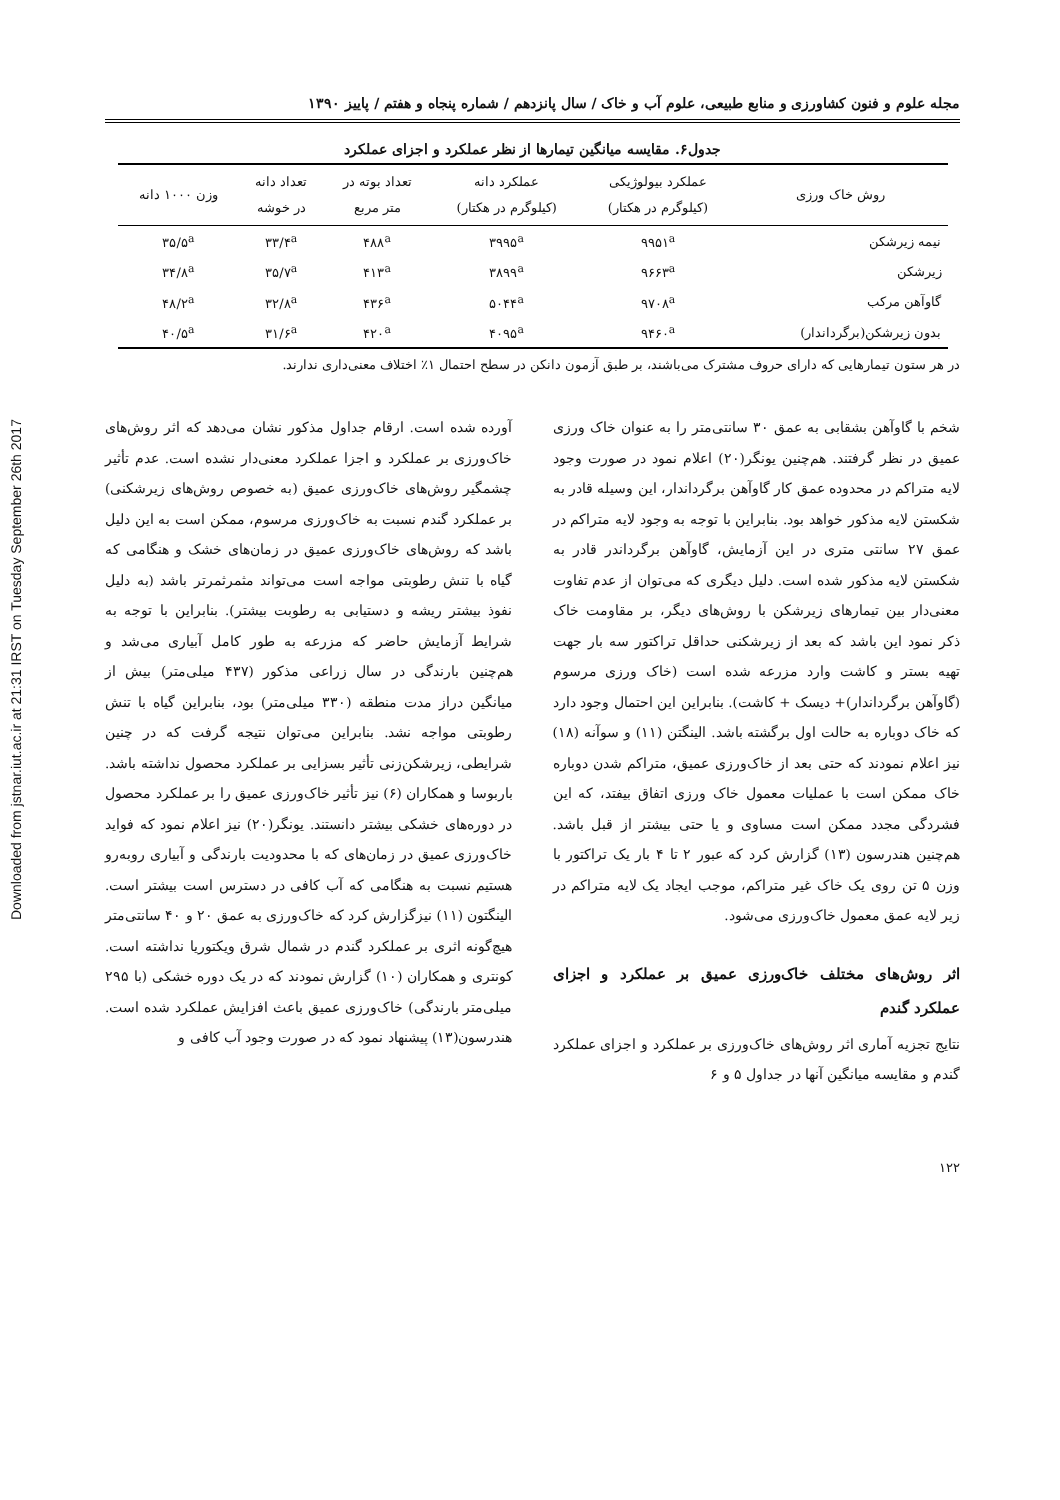Downloaded from jstnar.iut.ac.ir at 21:31 IRST on Tuesday September 26th 2017
مجله علوم و فنون کشاورزی و منابع طبیعی، علوم آب و خاک / سال پانزدهم / شماره پنجاه و هفتم / پاییز ۱۳۹۰
جدول۶. مقایسه میانگین تیمارها از نظر عملکرد و اجزای عملکرد
| روش خاک ورزی | عملکرد بیولوژیکی (کیلوگرم در هکتار) | عملکرد دانه (کیلوگرم در هکتار) | تعداد بوته در متر مربع | تعداد دانه در خوشه | وزن ۱۰۰۰ دانه |
| --- | --- | --- | --- | --- | --- |
| نیمه زیرشکن | ۹۹۵۱<sup>a</sup> | ۳۹۹۵<sup>a</sup> | ۴۸۸<sup>a</sup> | ۳۳/۴<sup>a</sup> | ۳۵/۵<sup>a</sup> |
| زیرشکن | ۹۶۶۳<sup>a</sup> | ۳۸۹۹<sup>a</sup> | ۴۱۳<sup>a</sup> | ۳۵/۷<sup>a</sup> | ۳۴/۸<sup>a</sup> |
| گاوآهن مرکب | ۹۷۰۸<sup>a</sup> | ۵۰۴۴<sup>a</sup> | ۴۳۶<sup>a</sup> | ۳۲/۸<sup>a</sup> | ۴۸/۲<sup>a</sup> |
| بدون زیرشکن(برگرداندار) | ۹۴۶۰<sup>a</sup> | ۴۰۹۵<sup>a</sup> | ۴۲۰<sup>a</sup> | ۳۱/۶<sup>a</sup> | ۴۰/۵<sup>a</sup> |
در هر ستون تیمارهایی که دارای حروف مشترک می‌باشند، بر طبق آزمون دانکن در سطح احتمال ۱٪ اختلاف معنی‌داری ندارند.
شخم با گاوآهن بشقابی به عمق ۳۰ سانتی‌متر را به عنوان خاک ورزی عمیق در نظر گرفتند. هم‌چنین یونگر(۲۰) اعلام نمود در صورت وجود لایه متراکم در محدوده عمق کار گاوآهن برگرداندار، این وسیله قادر به شکستن لایه مذکور خواهد بود. بنابراین با توجه به وجود لایه متراکم در عمق ۲۷ سانتی متری در این آزمایش، گاوآهن برگرداندر قادر به شکستن لایه مذکور شده است. دلیل دیگری که می‌توان از عدم تفاوت معنی‌دار بین تیمارهای زیرشکن با روش‌های دیگر، بر مقاومت خاک ذکر نمود این باشد که بعد از زیرشکنی حداقل تراکتور سه بار جهت تهیه بستر و کاشت وارد مزرعه شده است (خاک ورزی مرسوم (گاوآهن برگرداندار)+ دیسک + کاشت). بنابراین این احتمال وجود دارد که خاک دوباره به حالت اول برگشته باشد. الینگتن (۱۱) و سوآنه (۱۸) نیز اعلام نمودند که حتی بعد از خاک‌ورزی عمیق، متراکم شدن دوباره خاک ممکن است با عملیات معمول خاک ورزی اتفاق بیفتد، که این فشردگی مجدد ممکن است مساوی و یا حتی بیشتر از قبل باشد. هم‌چنین هندرسون (۱۳) گزارش کرد که عبور ۲ تا ۴ بار یک تراکتور با وزن ۵ تن روی یک خاک غیر متراکم، موجب ایجاد یک لایه متراکم در زیر لایه عمق معمول خاک‌ورزی می‌شود.
اثر روش‌های مختلف خاک‌ورزی عمیق بر عملکرد و اجزای عملکرد گندم
نتایج تجزیه آماری اثر روش‌های خاک‌ورزی بر عملکرد و اجزای عملکرد گندم و مقایسه میانگین آنها در جداول ۵ و ۶
آورده شده است. ارقام جداول مذکور نشان می‌دهد که اثر روش‌های خاک‌ورزی بر عملکرد و اجزا عملکرد معنی‌دار نشده است. عدم تأثیر چشمگیر روش‌های خاک‌ورزی عمیق (به خصوص روش‌های زیرشکنی) بر عملکرد گندم نسبت به خاک‌ورزی مرسوم، ممکن است به این دلیل باشد که روش‌های خاک‌ورزی عمیق در زمان‌های خشک و هنگامی که گیاه با تنش رطوبتی مواجه است می‌تواند مثمرثمرتر باشد (به دلیل نفوذ بیشتر ریشه و دستیابی به رطوبت بیشتر). بنابراین با توجه به شرایط آزمایش حاضر که مزرعه به طور کامل آبیاری می‌شد و هم‌چنین بارندگی در سال زراعی مذکور (۴۳۷ میلی‌متر) بیش از میانگین دراز مدت منطقه (۳۳۰ میلی‌متر) بود، بنابراین گیاه با تنش رطوبتی مواجه نشد. بنابراین می‌توان نتیجه گرفت که در چنین شرایطی، زیرشکن‌زنی تأثیر بسزایی بر عملکرد محصول نداشته باشد. باربوسا و همکاران (۶) نیز تأثیر خاک‌ورزی عمیق را بر عملکرد محصول در دوره‌های خشکی بیشتر دانستند. یونگر(۲۰) نیز اعلام نمود که فواید خاک‌ورزی عمیق در زمان‌های که با محدودیت بارندگی و آبیاری روبه‌رو هستیم نسبت به هنگامی که آب کافی در دسترس است بیشتر است. الینگتون (۱۱) نیزگزارش کرد که خاک‌ورزی به عمق ۲۰ و ۴۰ سانتی‌متر هیچ‌گونه اثری بر عملکرد گندم در شمال شرق ویکتوریا نداشته است. کونتری و همکاران (۱۰) گزارش نمودند که در یک دوره خشکی (با ۲۹۵ میلی‌متر بارندگی) خاک‌ورزی عمیق باعث افزایش عملکرد شده است. هندرسون(۱۳) پیشنهاد نمود که در صورت وجود آب کافی و
۱۲۲